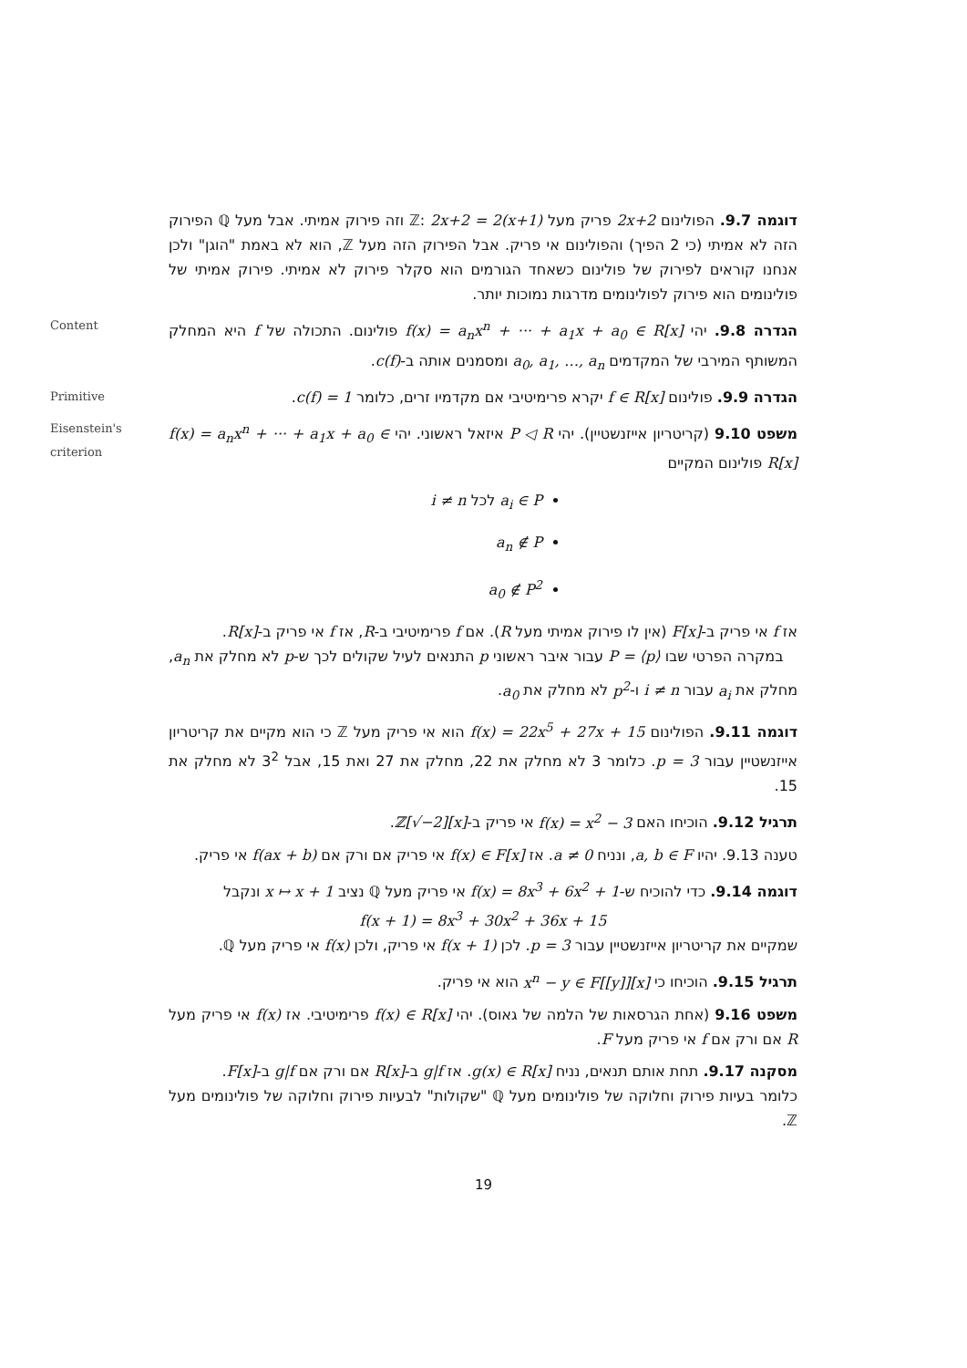דוגמה 9.7. הפולינום 2x+2 פריק מעל ℤ: 2x+2 = 2(x+1) וזה פירוק אמיתי. אבל מעל ℚ הפירוק הזה לא אמיתי (כי 2 הפיך) והפולינום אי פריק. אבל הפירוק הזה מעל ℤ, הוא לא באמת "הוגן" ולכן אנחנו קוראים לפירוק של פולינום כשאחד הגורמים הוא סקלר פירוק לא אמיתי. פירוק אמיתי של פולינומים הוא פירוק לפולינומים מדרגות נמוכות יותר.
Content
הגדרה 9.8. יהי f(x) = a<sub>n</sub>x<sup>n</sup> + ··· + a<sub>1</sub>x + a<sub>0</sub> ∈ R[x] פולינום. התכולה של f היא המחלק המשותף המירבי של המקדמים a<sub>0</sub>, a<sub>1</sub>, …, a<sub>n</sub> ומסמנים אותה ב-c(f).
Primitive
הגדרה 9.9. פולינום f ∈ R[x] יקרא פרימיטיבי אם מקדמיו זרים, כלומר c(f) = 1.
Eisenstein's
criterion
משפט 9.10 (קריטריון אייזנשטיין). יהי P ◁ R איזאל ראשוני. יהי f(x) = a<sub>n</sub>x<sup>n</sup> + ··· + a<sub>1</sub>x + a<sub>0</sub> ∈ R[x] פולינום המקיים
a<sub>i</sub> ∈ P לכל i ≠ n
a<sub>n</sub> ∉ P
a<sub>0</sub> ∉ P<sup>2</sup>
אז f אי פריק ב-F[x] (אין לו פירוק אמיתי מעל R). אם f פרימיטיבי ב-R, אז f אי פריק ב-R[x].
במקרה הפרטי שבו P = ⟨p⟩ עבור איבר ראשוני p התנאים לעיל שקולים לכך ש-p לא מחלק את a<sub>n</sub>, מחלק את a<sub>i</sub> עבור i ≠ n ו-p<sup>2</sup> לא מחלק את a<sub>0</sub>.
דוגמה 9.11. הפולינום f(x) = 22x<sup>5</sup> + 27x + 15 הוא אי פריק מעל ℤ כי הוא מקיים את קריטריון אייזנשטיין עבור p = 3. כלומר 3 לא מחלק את 22, מחלק את 27 ואת 15, אבל 3<sup>2</sup> לא מחלק את 15.
תרגיל 9.12. הוכיחו האם f(x) = x<sup>2</sup> − 3 אי פריק ב-ℤ[√−2][x].
טענה 9.13. יהיו a, b ∈ F, ונניח a ≠ 0. אז f(x) ∈ F[x] אי פריק אם ורק אם f(ax + b) אי פריק.
דוגמה 9.14. כדי להוכיח ש-f(x) = 8x<sup>3</sup> + 6x<sup>2</sup> + 1 אי פריק מעל ℚ נציב x ↦ x + 1 ונקבל
f(x + 1) = 8x<sup>3</sup> + 30x<sup>2</sup> + 36x + 15
שמקיים את קריטריון אייזנשטיין עבור p = 3. לכן f(x + 1) אי פריק, ולכן f(x) אי פריק מעל ℚ.
תרגיל 9.15. הוכיחו כי x<sup>n</sup> − y ∈ F[[y]][x] הוא אי פריק.
משפט 9.16 (אחת הגרסאות של הלמה של גאוס). יהי f(x) ∈ R[x] פרימיטיבי. אז f(x) אי פריק מעל R אם ורק אם f אי פריק מעל F.
מסקנה 9.17. תחת אותם תנאים, נניח g(x) ∈ R[x]. אז g|f ב-R[x] אם ורק אם g|f ב-F[x].
כלומר בעיות פירוק וחלוקה של פולינומים מעל ℚ "שקולות" לבעיות פירוק וחלוקה של פולינומים מעל ℤ.
19